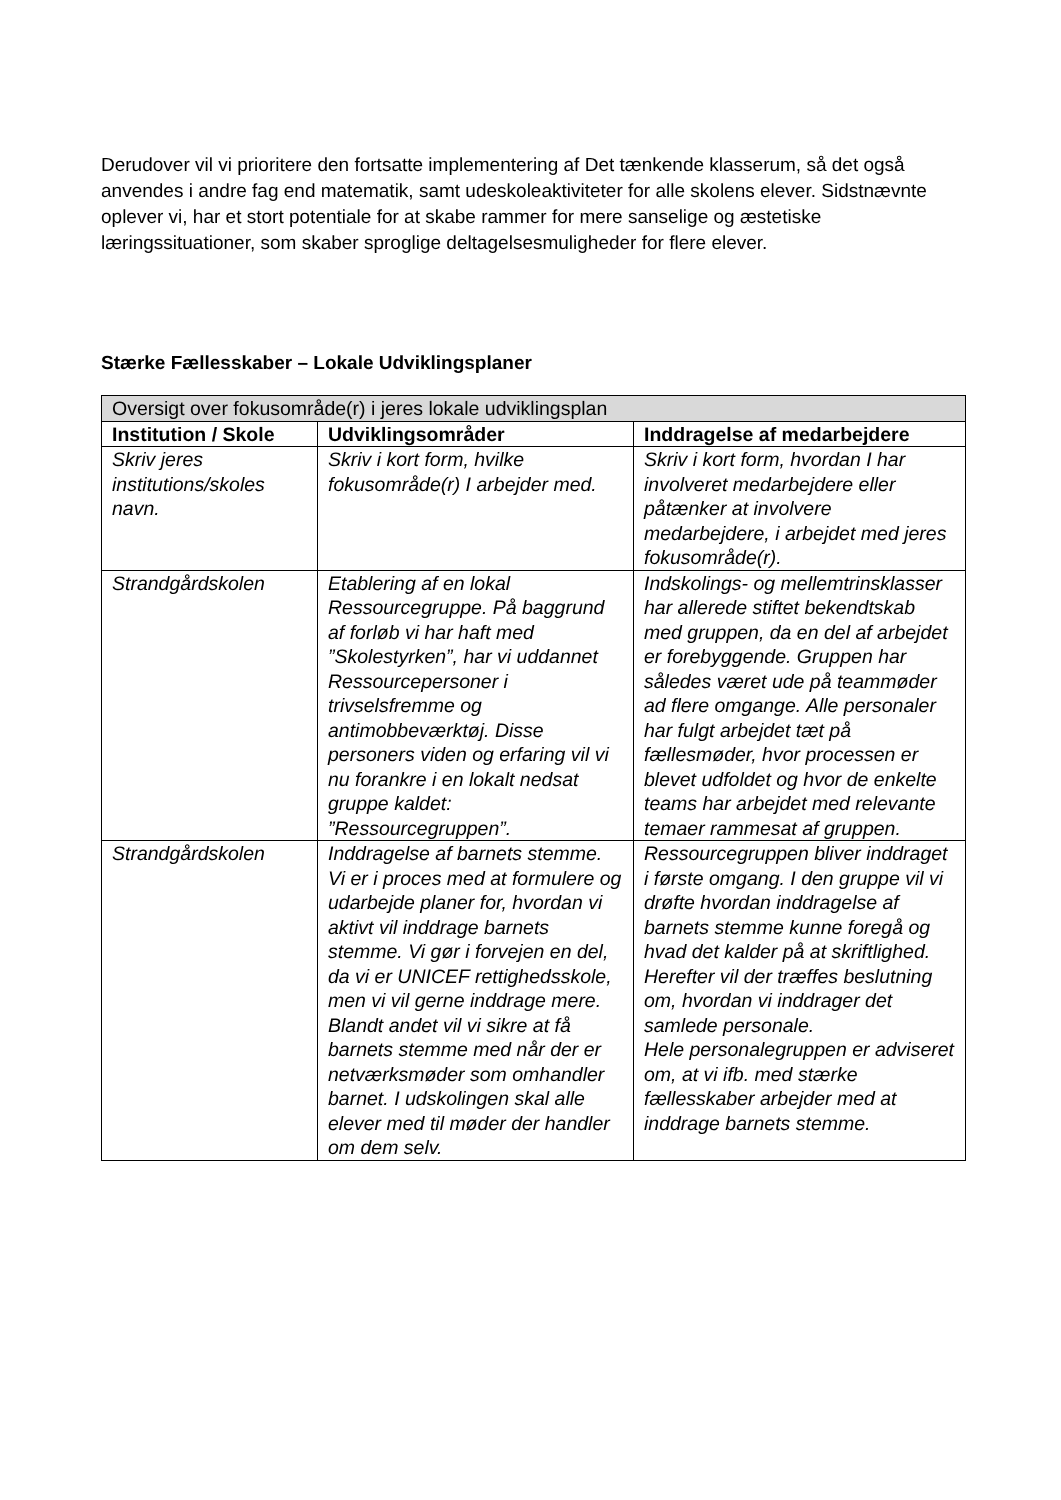Derudover vil vi prioritere den fortsatte implementering af Det tænkende klasserum, så det også anvendes i andre fag end matematik, samt udeskoleaktiviteter for alle skolens elever. Sidstnævnte oplever vi, har et stort potentiale for at skabe rammer for mere sanselige og æstetiske læringssituationer, som skaber sproglige deltagelsesmuligheder for flere elever.
Stærke Fællesskaber – Lokale Udviklingsplaner
| Oversigt over fokusområde(r) i jeres lokale udviklingsplan | | |
| Institution / Skole | Udviklingsområder | Inddragelse af medarbejdere |
| Skriv jeres institutions/skoles navn. | Skriv i kort form, hvilke fokusområde(r) I arbejder med. | Skriv i kort form, hvordan I har involveret medarbejdere eller påtænker at involvere medarbejdere, i arbejdet med jeres fokusområde(r). |
| Strandgårdskolen | Etablering af en lokal Ressourcegruppe. På baggrund af forløb vi har haft med ”Skolestyrken”, har vi uddannet Ressourcepersoner i trivselsfremme og antimobbeværktøj. Disse personers viden og erfaring vil vi nu forankre i en lokalt nedsat gruppe kaldet: ”Ressourcegruppen”. | Indskolings- og mellemtrinsklasser har allerede stiftet bekendtskab med gruppen, da en del af arbejdet er forebyggende. Gruppen har således været ude på teammøder ad flere omgange. Alle personaler har fulgt arbejdet tæt på fællesmøder, hvor processen er blevet udfoldet og hvor de enkelte teams har arbejdet med relevante temaer rammesat af gruppen. |
| Strandgårdskolen | Inddragelse af barnets stemme. Vi er i proces med at formulere og udarbejde planer for, hvordan vi aktivt vil inddrage barnets stemme. Vi gør i forvejen en del, da vi er UNICEF rettighedsskole, men vi vil gerne inddrage mere. Blandt andet vil vi sikre at få barnets stemme med når der er netværksmøder som omhandler barnet. I udskolingen skal alle elever med til møder der handler om dem selv. | Ressourcegruppen bliver inddraget i første omgang. I den gruppe vil vi drøfte hvordan inddragelse af barnets stemme kunne foregå og hvad det kalder på at skriftlighed. Herefter vil der træffes beslutning om, hvordan vi inddrager det samlede personale. Hele personalegruppen er adviseret om, at vi ifb. med stærke fællesskaber arbejder med at inddrage barnets stemme. |